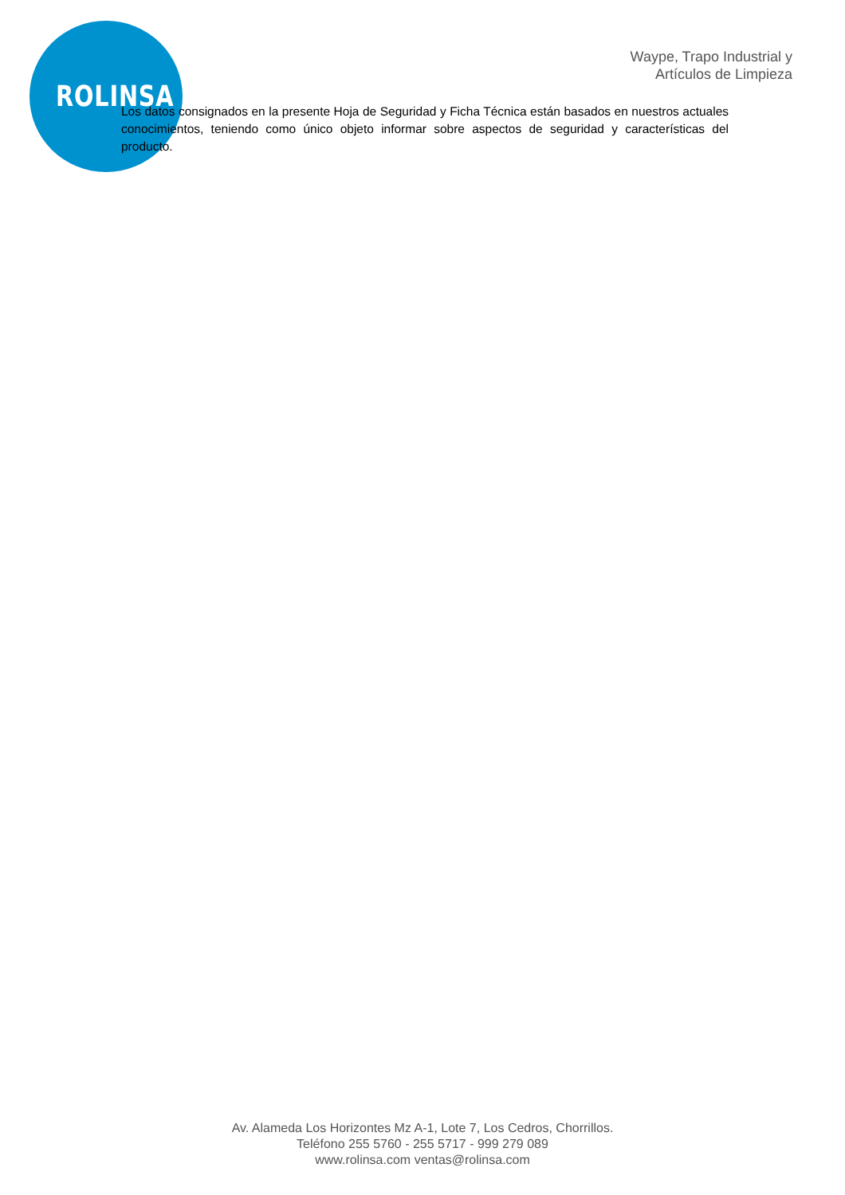ROLINSA
Waype, Trapo Industrial y
Artículos de Limpieza
Los datos consignados en la presente Hoja de Seguridad y Ficha Técnica están basados en nuestros actuales conocimientos, teniendo como único objeto informar sobre aspectos de seguridad y características del producto.
Av. Alameda Los Horizontes Mz A-1, Lote 7, Los Cedros, Chorrillos.
Teléfono 255 5760 - 255 5717 - 999 279 089
www.rolinsa.com ventas@rolinsa.com